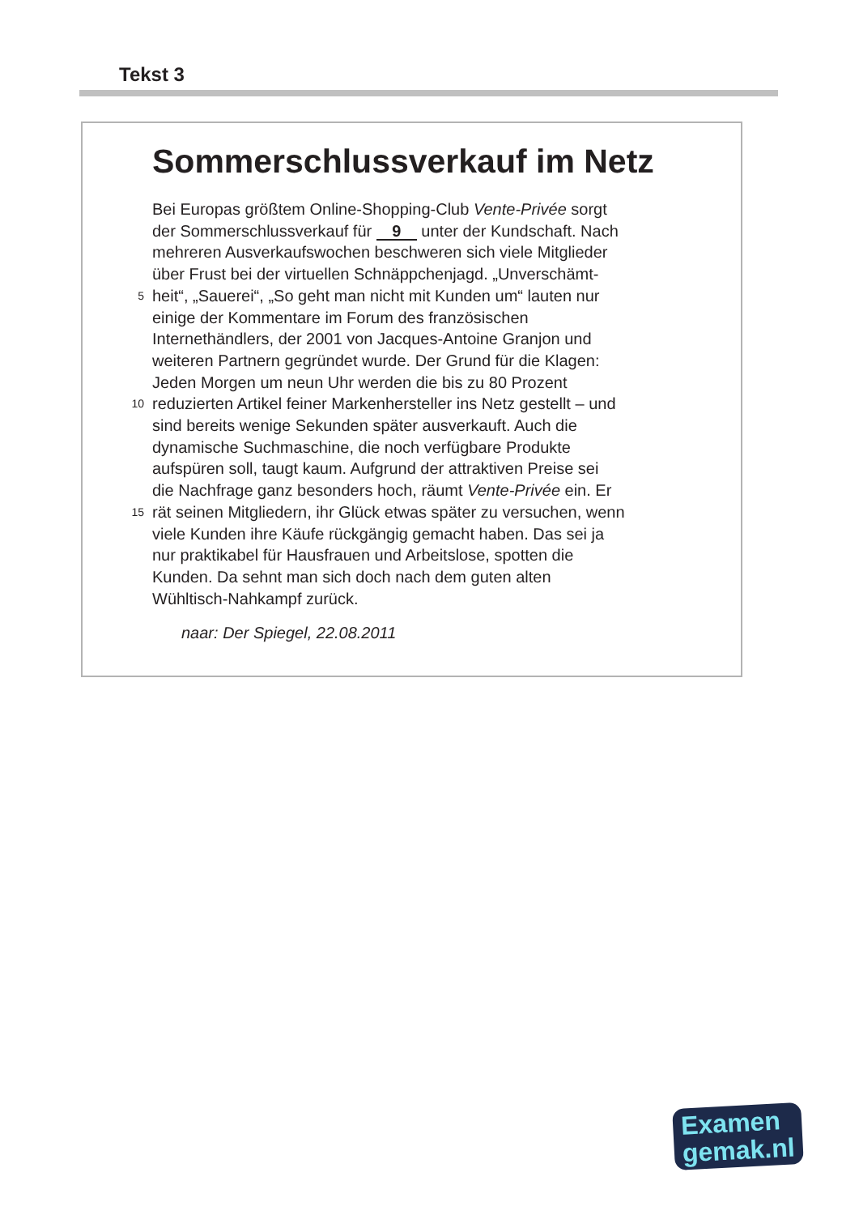Tekst 3
Sommerschlussverkauf im Netz
Bei Europas größtem Online-Shopping-Club Vente-Privée sorgt
der Sommerschlussverkauf für 9 unter der Kundschaft. Nach
mehreren Ausverkaufswochen beschweren sich viele Mitglieder
über Frust bei der virtuellen Schnäppchenjagd. „Unverschämt-
5 heit“, „Sauerei“, „So geht man nicht mit Kunden um“ lauten nur
einige der Kommentare im Forum des französischen
Internethändlers, der 2001 von Jacques-Antoine Granjon und
weiteren Partnern gegründet wurde. Der Grund für die Klagen:
Jeden Morgen um neun Uhr werden die bis zu 80 Prozent
10 reduzierten Artikel feiner Markenhersteller ins Netz gestellt – und
sind bereits wenige Sekunden später ausverkauft. Auch die
dynamische Suchmaschine, die noch verfügbare Produkte
aufspüren soll, taugt kaum. Aufgrund der attraktiven Preise sei
die Nachfrage ganz besonders hoch, räumt Vente-Privée ein. Er
15 rät seinen Mitgliedern, ihr Glück etwas später zu versuchen, wenn
viele Kunden ihre Käufe rückgängig gemacht haben. Das sei ja
nur praktikabel für Hausfrauen und Arbeitslose, spotten die
Kunden. Da sehnt man sich doch nach dem guten alten
Wühltisch-Nahkampf zurück.
naar: Der Spiegel, 22.08.2011
Examen
gemak.nl